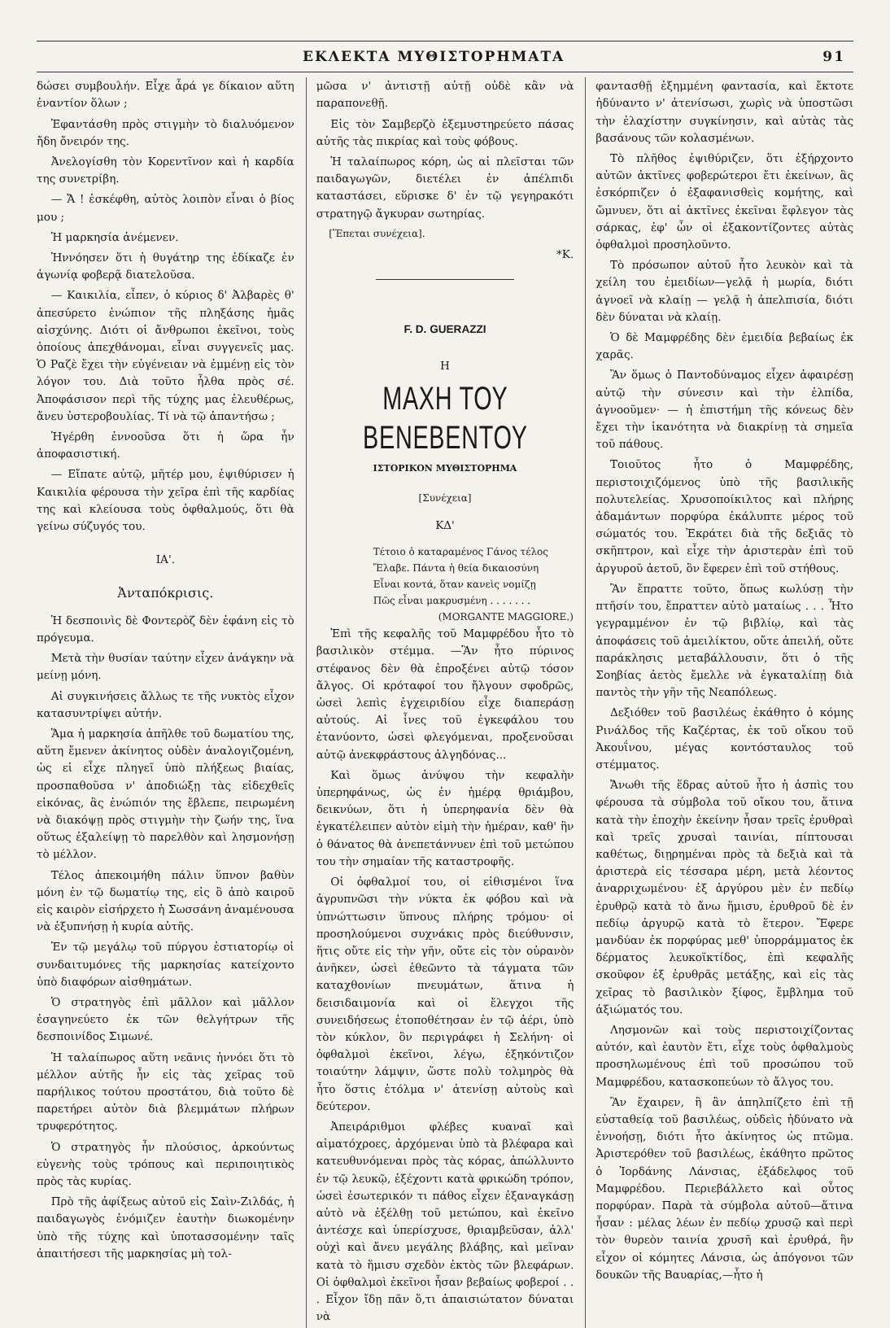ΕΚΛΕΚΤΑ ΜΥΘΙΣΤΟΡΗΜΑΤΑ 91
δώσει συμβουλήν. Εἶχε ἆρά γε δίκαιον αὕτη ἐναντίον ὅλων ;
Ἐφαντάσθη πρὸς στιγμὴν τὸ διαλυόμενον ἤδη ὄνειρόν της.
Ἀνελογίσθη τὸν Κορεντῖνον καὶ ἡ καρδία της συνετρίβη.
— Ἄ ! ἐσκέφθη, αὐτὸς λοιπὸν εἶναι ὁ βίος μου ;
Ἡ μαρκησία ἀνέμενεν.
Ἠννόησεν ὅτι ἡ θυγάτηρ της ἐδίκαζε ἐν ἀγωνίᾳ φοβερᾷ διατελοῦσα.
— Καικιλία, εἶπεν, ὁ κύριος δ' Ἀλβαρὲς θ' ἀπεσύρετο ἐνώπιον τῆς πληξάσης ἡμᾶς αἰσχύνης. Διότι οἱ ἄνθρωποι ἐκεῖνοι, τοὺς ὁποίους ἀπεχθάνομαι, εἶναι συγγενεῖς μας. Ὁ Ραζὲ ἔχει τὴν εὐγένειαν νὰ ἐμμένῃ εἰς τὸν λόγον του. Διὰ τοῦτο ἦλθα πρὸς σέ. Ἀποφάσισον περὶ τῆς τύχης μας ἐλευθέρως, ἄνευ ὑστεροβουλίας. Τί νὰ τῷ ἀπαντήσω ;
Ἠγέρθη ἐννοοῦσα ὅτι ἡ ὥρα ἦν ἀποφασιστική.
— Εἴπατε αὐτῷ, μῆτέρ μου, ἐψιθύρισεν ἡ Καικιλία φέρουσα τὴν χεῖρα ἐπὶ τῆς καρδίας της καὶ κλείουσα τοὺς ὀφθαλμούς, ὅτι θὰ γείνω σύζυγός του.
ΙΑ'.
Ἀνταπόκρισις.
Ἡ δεσποινὶς δὲ Φοντερὸζ δὲν ἐφάνη εἰς τὸ πρόγευμα.
Μετὰ τὴν θυσίαν ταύτην εἶχεν ἀνάγκην νὰ μείνῃ μόνη.
Αἱ συγκινήσεις ἄλλως τε τῆς νυκτὸς εἶχον κατασυντρίψει αὐτήν.
Ἅμα ἡ μαρκησία ἀπῆλθε τοῦ δωματίου της, αὕτη ἔμενεν ἀκίνητος οὐδὲν ἀναλογιζομένη, ὡς εἰ εἶχε πληγεῖ ὑπὸ πλήξεως βιαίας, προσπαθοῦσα ν' ἀποδιώξῃ τὰς εἰδεχθεῖς εἰκόνας, ἃς ἐνώπιόν της ἔβλεπε, πειρωμένη νὰ διακόψῃ πρὸς στιγμὴν τὴν ζωήν της, ἵνα οὕτως ἐξαλείψῃ τὸ παρελθὸν καὶ λησμονήσῃ τὸ μέλλον.
Τέλος ἀπεκοιμήθη πάλιν ὕπνον βαθὺν μόνη ἐν τῷ δωματίῳ της, εἰς ὃ ἀπὸ καιροῦ εἰς καιρὸν εἰσήρχετο ἡ Σωσσάνη ἀναμένουσα νὰ ἐξυπνήσῃ ἡ κυρία αὐτῆς.
Ἐν τῷ μεγάλῳ τοῦ πύργου ἑστιατορίῳ οἱ συνδαιτυμόνες τῆς μαρκησίας κατείχοντο ὑπὸ διαφόρων αἰσθημάτων.
Ὁ στρατηγὸς ἐπὶ μᾶλλον καὶ μᾶλλον ἐσαγηνεύετο ἐκ τῶν θελγήτρων τῆς δεσποινίδος Σιμωνέ.
Ἡ ταλαίπωρος αὕτη νεᾶνις ἠννόει ὅτι τὸ μέλλον αὐτῆς ἦν εἰς τὰς χεῖρας τοῦ παρήλικος τούτου προστάτου, διὰ τοῦτο δὲ παρετήρει αὐτὸν διὰ βλεμμάτων πλήρων τρυφερότητος.
Ὁ στρατηγὸς ἦν πλούσιος, ἀρκούντως εὐγενὴς τοὺς τρόπους καὶ περιποιητικὸς πρὸς τὰς κυρίας.
Πρὸ τῆς ἀφίξεως αὐτοῦ εἰς Σαὶν-Ζιλδάς, ἡ παιδαγωγὸς ἐνόμιζεν ἑαυτὴν διωκομένην ὑπὸ τῆς τύχης καὶ ὑποτασσομένην ταῖς ἀπαιτήσεσι τῆς μαρκησίας μὴ τολ-
μῶσα ν' ἀντιστῇ αὐτῇ οὐδὲ κἂν νὰ παραπονεθῇ.
Εἰς τὸν Σαμβερζὸ ἐξεμυστηρεύετο πάσας αὐτῆς τὰς πικρίας καὶ τοὺς φόβους.
Ἡ ταλαίπωρος κόρη, ὡς αἱ πλεῖσται τῶν παιδαγωγῶν, διετέλει ἐν ἀπέλπιδι καταστάσει, εὕρισκε δ' ἐν τῷ γεγηρακότι στρατηγῷ ἄγκυραν σωτηρίας.
[Ἕπεται συνέχεια].
*Κ.
F. D. GUERAZZI
Η
ΜΑΧΗ ΤΟΥ ΒΕΝΕΒΕΝΤΟΥ
ΙΣΤΟΡΙΚΟΝ ΜΥΘΙΣΤΟΡΗΜΑ
[Συνέχεια]
ΚΔ'
Τέτοιο ὁ καταραμένος Γάνος τέλος
Ἔλαβε. Πάντα ἡ θεία δικαιοσύνη
Εἶναι κοντά, ὅταν κανεὶς νομίζῃ
Πῶς εἶναι μακρυσμένη . . . . . . .
(MORGANTE MAGGIORE.)
Ἐπὶ τῆς κεφαλῆς τοῦ Μαμφρέδου ἦτο τὸ βασιλικὸν στέμμα. —Ἂν ἦτο πύρινος στέφανος δὲν θὰ ἐπροξένει αὐτῷ τόσον ἄλγος. Οἱ κρόταφοί του ἤλγουν σφοδρῶς, ὡσεὶ λεπὶς ἐγχειριδίου εἶχε διαπεράσῃ αὐτούς. Αἱ ἶνες τοῦ ἐγκεφάλου του ἐτανύοντο, ὡσεὶ φλεγόμεναι, προξενοῦσαι αὐτῷ ἀνεκφράστους ἀλγηδόνας...
Καὶ ὅμως ἀνύψου τὴν κεφαλὴν ὑπερηφάνως, ὡς ἐν ἡμέρᾳ θριάμβου, δεικνύων, ὅτι ἡ ὑπερηφανία δὲν θὰ ἐγκατέλειπεν αὐτὸν εἰμὴ τὴν ἡμέραν, καθ' ἣν ὁ θάνατος θὰ ἀνεπετάννυεν ἐπὶ τοῦ μετώπου του τὴν σημαίαν τῆς καταστροφῆς.
Οἱ ὀφθαλμοί του, οἱ εἰθισμένοι ἵνα ἀγρυπνῶσι τὴν νύκτα ἐκ φόβου καὶ νὰ ὑπνώττωσιν ὕπνους πλήρης τρόμου· οἱ προσηλούμενοι συχνάκις πρὸς διεύθυνσιν, ἥτις οὔτε εἰς τὴν γῆν, οὔτε εἰς τὸν οὐρανὸν ἀνῆκεν, ὡσεὶ ἐθεῶντο τὰ τάγματα τῶν καταχθονίων πνευμάτων, ἅτινα ἡ δεισιδαιμονία καὶ οἱ ἔλεγχοι τῆς συνειδήσεως ἐτοποθέτησαν ἐν τῷ ἀέρι, ὑπὸ τὸν κύκλον, ὃν περιγράφει ἡ Σελήνη· οἱ ὀφθαλμοὶ ἐκεῖνοι, λέγω, ἐξηκόντιζον τοιαύτην λάμψιν, ὥστε πολὺ τολμηρὸς θὰ ἦτο ὅστις ἐτόλμα ν' ἀτενίσῃ αὐτοὺς καὶ δεύτερον.
Ἀπειράριθμοι φλέβες κυαναῖ καὶ αἱματόχροες, ἀρχόμεναι ὑπὸ τὰ βλέφαρα καὶ κατευθυνόμεναι πρὸς τὰς κόρας, ἀπώλλυντο ἐν τῷ λευκῷ, ἐξέχοντι κατὰ φρικώδη τρόπον, ὡσεὶ ἐσωτερικόν τι πάθος εἶχεν ἐξαναγκάσῃ αὐτὸ νὰ ἐξέλθῃ τοῦ μετώπου, καὶ ἐκεῖνο ἀντέσχε καὶ ὑπερίσχυσε, θριαμβεῦσαν, ἀλλ' οὐχὶ καὶ ἄνευ μεγάλης βλάβης, καὶ μεῖναν κατὰ τὸ ἥμισυ σχεδὸν ἐκτὸς τῶν βλεφάρων. Οἱ ὀφθαλμοὶ ἐκεῖνοι ἦσαν βεβαίως φοβεροί . . . Εἶχον ἴδῃ πᾶν ὅ,τι ἀπαισιώτατον δύναται νὰ
φαντασθῇ ἐξημμένη φαντασία, καὶ ἔκτοτε ἠδύναντο ν' ἀτενίσωσι, χωρὶς νὰ ὑποστῶσι τὴν ἐλαχίστην συγκίνησιν, καὶ αὐτὰς τὰς βασάνους τῶν κολασμένων.
Τὸ πλῆθος ἐψιθύριζεν, ὅτι ἐξήρχοντο αὐτῶν ἀκτῖνες φοβερώτεροι ἔτι ἐκείνων, ἃς ἐσκόρπιζεν ὁ ἐξαφανισθεὶς κομήτης, καὶ ὤμνυεν, ὅτι αἱ ἀκτῖνες ἐκεῖναι ἔφλεγον τὰς σάρκας, ἐφ' ὧν οἱ ἐξακοντίζοντες αὐτὰς ὀφθαλμοὶ προσηλοῦντο.
Τὸ πρόσωπον αὐτοῦ ἦτο λευκὸν καὶ τὰ χείλη του ἐμειδίων—γελᾷ ἡ μωρία, διότι ἀγνοεῖ νὰ κλαίῃ — γελᾷ ἡ ἀπελπισία, διότι δὲν δύναται νὰ κλαίῃ.
Ὁ δὲ Μαμφρέδης δὲν ἐμειδία βεβαίως ἐκ χαρᾶς.
Ἂν ὅμως ὁ Παντοδύναμος εἶχεν ἀφαιρέσῃ αὐτῷ τὴν σύνεσιν καὶ τὴν ἐλπίδα, ἀγνοοῦμεν· — ἡ ἐπιστήμη τῆς κόνεως δὲν ἔχει τὴν ἱκανότητα νὰ διακρίνῃ τὰ σημεῖα τοῦ πάθους.
Τοιοῦτος ἦτο ὁ Μαμφρέδης, περιστοιχιζόμενος ὑπὸ τῆς βασιλικῆς πολυτελείας. Χρυσοποίκιλτος καὶ πλήρης ἀδαμάντων πορφύρα ἐκάλυπτε μέρος τοῦ σώματός του. Ἐκράτει διὰ τῆς δεξιᾶς τὸ σκῆπτρον, καὶ εἶχε τὴν ἀριστερὰν ἐπὶ τοῦ ἀργυροῦ ἀετοῦ, ὃν ἔφερεν ἐπὶ τοῦ στήθους.
Ἂν ἔπραττε τοῦτο, ὅπως κωλύσῃ τὴν πτῆσίν του, ἔπραττεν αὐτὸ ματαίως . . . Ἦτο γεγραμμένον ἐν τῷ βιβλίῳ, καὶ τὰς ἀποφάσεις τοῦ ἀμειλίκτου, οὔτε ἀπειλή, οὔτε παράκλησις μεταβάλλουσιν, ὅτι ὁ τῆς Σοηβίας ἀετὸς ἔμελλε νὰ ἐγκαταλίπῃ διὰ παντὸς τὴν γῆν τῆς Νεαπόλεως.
Δεξιόθεν τοῦ βασιλέως ἐκάθητο ὁ κόμης Ρινάλδος τῆς Καζέρτας, ἐκ τοῦ οἴκου τοῦ Ἀκουΐνου, μέγας κοντόσταυλος τοῦ στέμματος.
Ἄνωθι τῆς ἕδρας αὐτοῦ ἦτο ἡ ἀσπὶς του φέρουσα τὰ σύμβολα τοῦ οἴκου του, ἅτινα κατὰ τὴν ἐποχὴν ἐκείνην ἦσαν τρεῖς ἐρυθραὶ καὶ τρεῖς χρυσαὶ ταινίαι, πίπτουσαι καθέτως, διῃρημέναι πρὸς τὰ δεξιὰ καὶ τὰ ἀριστερὰ εἰς τέσσαρα μέρη, μετὰ λέοντος ἀναρριχωμένου· ἐξ ἀργύρου μὲν ἐν πεδίῳ ἐρυθρῷ κατὰ τὸ ἄνω ἥμισυ, ἐρυθροῦ δὲ ἐν πεδίῳ ἀργυρῷ κατὰ τὸ ἕτερον. Ἔφερε μανδύαν ἐκ πορφύρας μεθ' ὑπορράμματος ἐκ δέρματος λευκοϊκτίδος, ἐπὶ κεφαλῆς σκοῦφον ἐξ ἐρυθρᾶς μετάξης, καὶ εἰς τὰς χεῖρας τὸ βασιλικὸν ξίφος, ἔμβλημα τοῦ ἀξιώματός του.
Λησμονῶν καὶ τοὺς περιστοιχίζοντας αὐτόν, καὶ ἑαυτὸν ἔτι, εἶχε τοὺς ὀφθαλμοὺς προσηλωμένους ἐπὶ τοῦ προσώπου τοῦ Μαμφρέδου, κατασκοπεύων τὸ ἄλγος του.
Ἂν ἔχαιρεν, ἢ ἂν ἀπηλπίζετο ἐπὶ τῇ εὐσταθείᾳ τοῦ βασιλέως, οὐδεὶς ἠδύνατο νὰ ἐννοήσῃ, διότι ἦτο ἀκίνητος ὡς πτῶμα. Ἀριστερόθεν τοῦ βασιλέως, ἐκάθητο πρῶτος ὁ Ἰορδάνης Λάνσιας, ἐξάδελφος τοῦ Μαμφρέδου. Περιεβάλλετο καὶ οὗτος πορφύραν. Παρὰ τὰ σύμβολα αὐτοῦ—ἅτινα ἦσαν : μέλας λέων ἐν πεδίῳ χρυσῷ καὶ περὶ τὸν θυρεὸν ταινία χρυσῆ καὶ ἐρυθρά, ἣν εἶχον οἱ κόμητες Λάνσια, ὡς ἀπόγονοι τῶν δουκῶν τῆς Βαυαρίας,—ἦτο ἡ